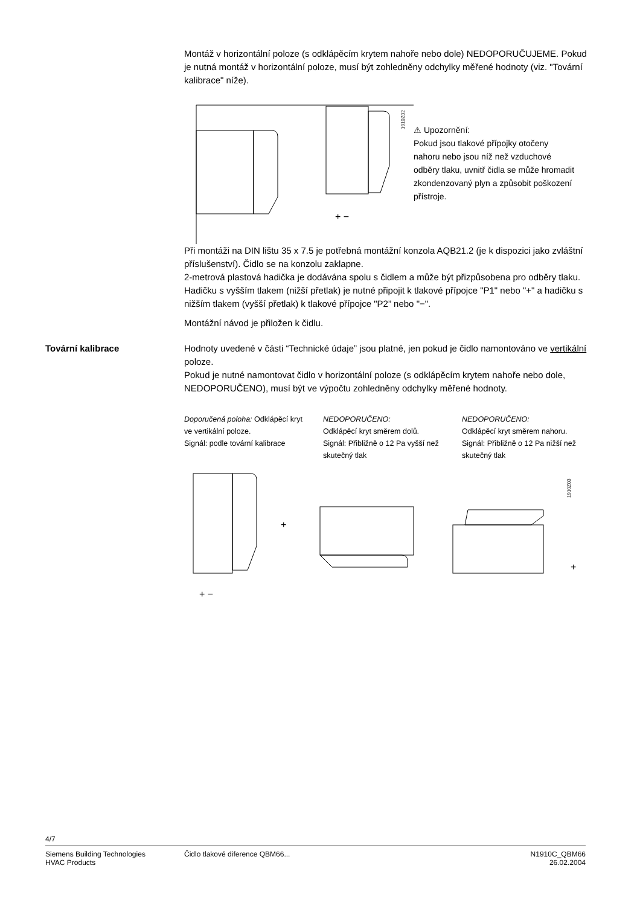Montáž v horizontální poloze (s odklápěcím krytem nahoře nebo dole) NEDOPORUČUJEME. Pokud je nutná montáž v horizontální poloze, musí být zohledněny odchylky měřené hodnoty (viz. "Tovární kalibrace" níže).
+ −
1910Z02
⚠ Upozornění:
Pokud jsou tlakové přípojky otočeny nahoru nebo jsou níž než vzduchové odběry tlaku, uvnitř čidla se může hromadit zkondenzovaný plyn a způsobit poškození přístroje.
Při montáži na DIN lištu 35 x 7.5 je potřebná montážní konzola AQB21.2 (je k dispozici jako zvláštní příslušenství). Čidlo se na konzolu zaklapne.
2-metrová plastová hadička je dodávána spolu s čidlem a může být přizpůsobena pro odběry tlaku.
Hadičku s vyšším tlakem (nižší přetlak) je nutné připojit k tlakové přípojce "P1" nebo "+" a hadičku s nižším tlakem (vyšší přetlak) k tlakové přípojce "P2” nebo "−".
Montážní návod je přiložen k čidlu.
Tovární kalibrace Hodnoty uvedené v části “Technické údaje” jsou platné, jen pokud je čidlo namontováno ve vertikální poloze.
Pokud je nutné namontovat čidlo v horizontální poloze (s odklápěcím krytem nahoře nebo dole, NEDOPORUČENO), musí být ve výpočtu zohledněny odchylky měřené hodnoty.
Doporučená poloha: Odklápěcí kryt ve vertikální poloze.
Signál: podle tovární kalibrace
NEDOPORUČENO:
Odklápěcí kryt směrem dolů.
Signál: Přibližně o 12 Pa vyšší než skutečný tlak
NEDOPORUČENO:
Odklápěcí kryt směrem nahoru.
Signál: Přibližně o 12 Pa nižší než skutečný tlak
+ −
+
+
1910Z03
4/7
Siemens Building Technologies
HVAC Products
Čidlo tlakové diference QBM66...
N1910C_QBM66
26.02.2004